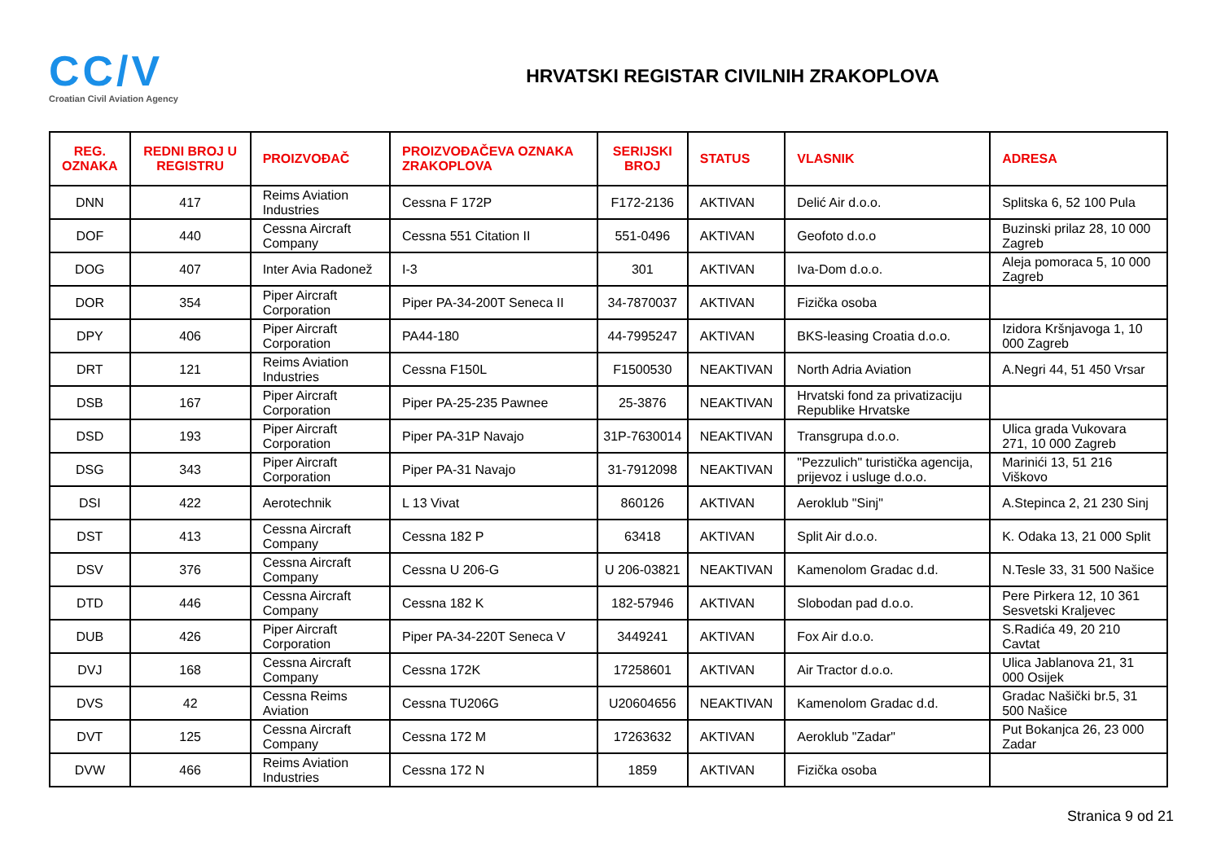CC/V
Croatian Civil Aviation Agency
HRVATSKI REGISTAR CIVILNIH ZRAKOPLOVA
| REG. OZNAKA | REDNI BROJ U REGISTRU | PROIZVOĐAČ | PROIZVOĐAČEVA OZNAKA ZRAKOPLOVA | SERIJSKI BROJ | STATUS | VLASNIK | ADRESA |
| --- | --- | --- | --- | --- | --- | --- | --- |
| DNN | 417 | Reims Aviation Industries | Cessna F 172P | F172-2136 | AKTIVAN | Delić Air d.o.o. | Splitska 6, 52 100 Pula |
| DOF | 440 | Cessna Aircraft Company | Cessna 551 Citation II | 551-0496 | AKTIVAN | Geofoto d.o.o | Buzinski prilaz 28, 10 000 Zagreb |
| DOG | 407 | Inter Avia Radonež | I-3 | 301 | AKTIVAN | Iva-Dom d.o.o. | Aleja pomoraca 5, 10 000 Zagreb |
| DOR | 354 | Piper Aircraft Corporation | Piper PA-34-200T Seneca II | 34-7870037 | AKTIVAN | Fizička osoba | |
| DPY | 406 | Piper Aircraft Corporation | PA44-180 | 44-7995247 | AKTIVAN | BKS-leasing Croatia d.o.o. | Izidora Kršnjavoga 1, 10 000 Zagreb |
| DRT | 121 | Reims Aviation Industries | Cessna F150L | F1500530 | NEAKTIVAN | North Adria Aviation | A.Negri 44, 51 450 Vrsar |
| DSB | 167 | Piper Aircraft Corporation | Piper PA-25-235 Pawnee | 25-3876 | NEAKTIVAN | Hrvatski fond za privatizaciju Republike Hrvatske | |
| DSD | 193 | Piper Aircraft Corporation | Piper PA-31P Navajo | 31P-7630014 | NEAKTIVAN | Transgrupa d.o.o. | Ulica grada Vukovara 271, 10 000 Zagreb |
| DSG | 343 | Piper Aircraft Corporation | Piper PA-31 Navajo | 31-7912098 | NEAKTIVAN | "Pezzulich" turistička agencija, prijevoz i usluge d.o.o. | Marinići 13, 51 216 Viškovo |
| DSI | 422 | Aerotechnik | L 13 Vivat | 860126 | AKTIVAN | Aeroklub "Sinj" | A.Stepinca 2, 21 230 Sinj |
| DST | 413 | Cessna Aircraft Company | Cessna 182 P | 63418 | AKTIVAN | Split Air d.o.o. | K. Odaka 13, 21 000 Split |
| DSV | 376 | Cessna Aircraft Company | Cessna U 206-G | U 206-03821 | NEAKTIVAN | Kamenolom Gradac d.d. | N.Tesle 33, 31 500 Našice |
| DTD | 446 | Cessna Aircraft Company | Cessna 182 K | 182-57946 | AKTIVAN | Slobodan pad d.o.o. | Pere Pirkera 12, 10 361 Sesvetski Kraljevec |
| DUB | 426 | Piper Aircraft Corporation | Piper PA-34-220T Seneca V | 3449241 | AKTIVAN | Fox Air d.o.o. | S.Radića 49, 20 210 Cavtat |
| DVJ | 168 | Cessna Aircraft Company | Cessna 172K | 17258601 | AKTIVAN | Air Tractor d.o.o. | Ulica Jablanova 21, 31 000 Osijek |
| DVS | 42 | Cessna Reims Aviation | Cessna TU206G | U20604656 | NEAKTIVAN | Kamenolom Gradac d.d. | Gradac Našički br.5, 31 500 Našice |
| DVT | 125 | Cessna Aircraft Company | Cessna 172 M | 17263632 | AKTIVAN | Aeroklub "Zadar" | Put Bokanjca 26, 23 000 Zadar |
| DVW | 466 | Reims Aviation Industries | Cessna 172 N | 1859 | AKTIVAN | Fizička osoba | |
Stranica 9 od 21